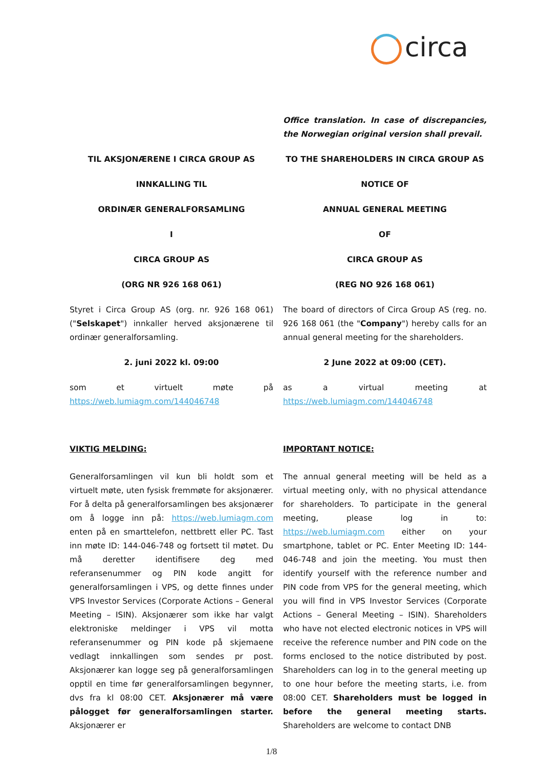circa
Office translation. In case of discrepancies, the Norwegian original version shall prevail.
TIL AKSJONÆRENE I CIRCA GROUP AS TO THE SHAREHOLDERS IN CIRCA GROUP AS
INNKALLING TIL NOTICE OF
ORDINÆR GENERALFORSAMLING ANNUAL GENERAL MEETING
I OF
CIRCA GROUP AS CIRCA GROUP AS
(ORG NR 926 168 061) (REG NO 926 168 061)
Styret i Circa Group AS (org. nr. 926 168 061) ("Selskapet") innkaller herved aksjonærene til ordinær generalforsamling.
The board of directors of Circa Group AS (reg. no. 926 168 061 (the "Company") hereby calls for an annual general meeting for the shareholders.
2. juni 2022 kl. 09:00 2 June 2022 at 09:00 (CET).
som et virtuelt møte på https://web.lumiagm.com/144046748
as a virtual meeting at https://web.lumiagm.com/144046748
VIKTIG MELDING: IMPORTANT NOTICE:
Generalforsamlingen vil kun bli holdt som et virtuelt møte, uten fysisk fremmøte for aksjonærer. For å delta på generalforsamlingen bes aksjonærer om å logge inn på: https://web.lumiagm.com enten på en smarttelefon, nettbrett eller PC. Tast inn møte ID: 144-046-748 og fortsett til møtet. Du må deretter identifisere deg med referansenummer og PIN kode angitt for generalforsamlingen i VPS, og dette finnes under VPS Investor Services (Corporate Actions – General Meeting – ISIN). Aksjonærer som ikke har valgt elektroniske meldinger i VPS vil motta referansenummer og PIN kode på skjemaene vedlagt innkallingen som sendes pr post. Aksjonærer kan logge seg på generalforsamlingen opptil en time før generalforsamlingen begynner, dvs fra kl 08:00 CET. Aksjonærer må være pålogget før generalforsamlingen starter. Aksjonærer er
The annual general meeting will be held as a virtual meeting only, with no physical attendance for shareholders. To participate in the general meeting, please log in to: https://web.lumiagm.com either on your smartphone, tablet or PC. Enter Meeting ID: 144-046-748 and join the meeting. You must then identify yourself with the reference number and PIN code from VPS for the general meeting, which you will find in VPS Investor Services (Corporate Actions – General Meeting – ISIN). Shareholders who have not elected electronic notices in VPS will receive the reference number and PIN code on the forms enclosed to the notice distributed by post. Shareholders can log in to the general meeting up to one hour before the meeting starts, i.e. from 08:00 CET. Shareholders must be logged in before the general meeting starts. Shareholders are welcome to contact DNB
1/8